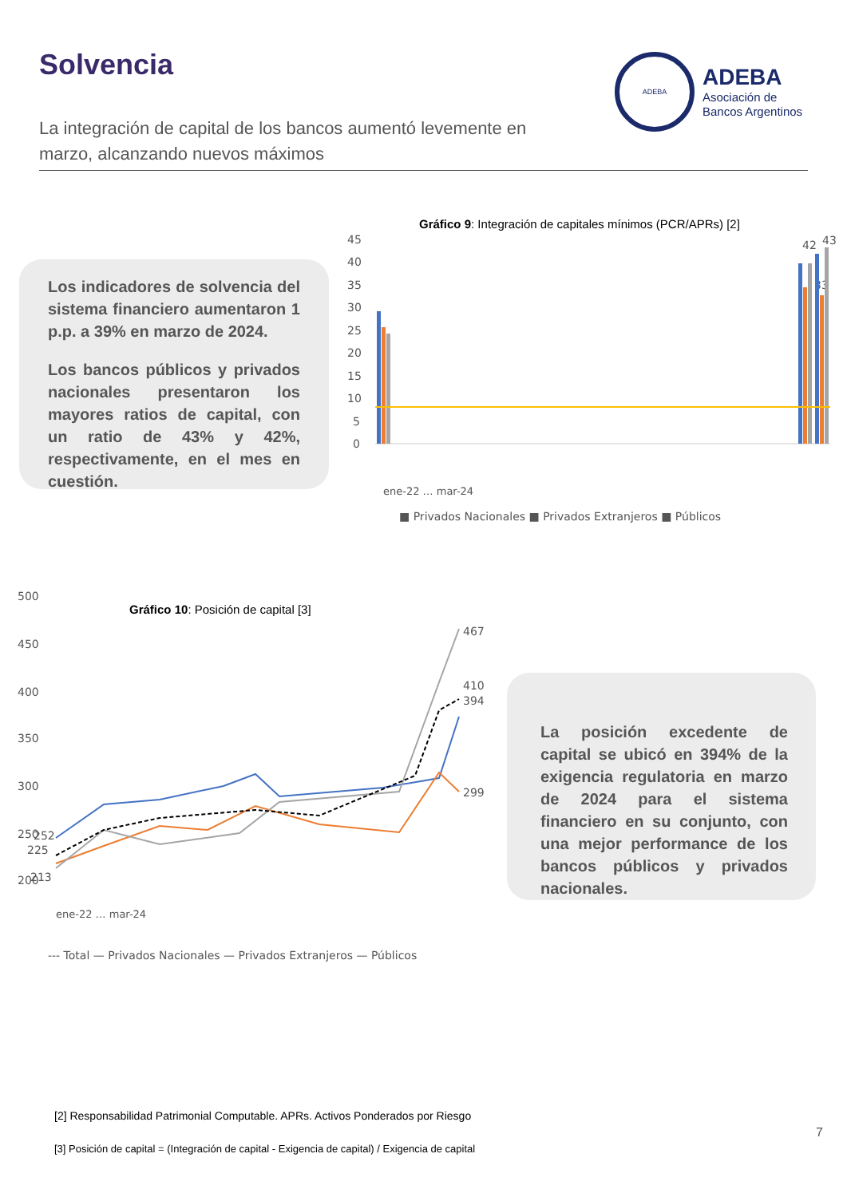Solvencia
ADEBA
ADEBA
Asociación de
Bancos Argentinos
La integración de capital de los bancos aumentó levemente en marzo, alcanzando nuevos máximos
Los indicadores de solvencia del sistema financiero aumentaron 1 p.p. a 39% en marzo de 2024.
Los bancos públicos y privados nacionales presentaron los mayores ratios de capital, con un ratio de 43% y 42%, respectivamente, en el mes en cuestión.
Gráfico 9: Integración de capitales mínimos (PCR/APRs) [2]
45
40
35
30
25
20
15
10
5
0
42
43
33
ene-22 … mar-24
■ Privados Nacionales ■ Privados Extranjeros ■ Públicos
Gráfico 10: Posición de capital [3]
500
450
400
350
300
250
252
225
200
213
467
410
394
299
ene-22 … mar-24
--- Total — Privados Nacionales — Privados Extranjeros — Públicos
La posición excedente de capital se ubicó en 394% de la exigencia regulatoria en marzo de 2024 para el sistema financiero en su conjunto, con una mejor performance de los bancos públicos y privados nacionales.
[2] Responsabilidad Patrimonial Computable. APRs. Activos Ponderados por Riesgo
7
[3] Posición de capital = (Integración de capital - Exigencia de capital) / Exigencia de capital